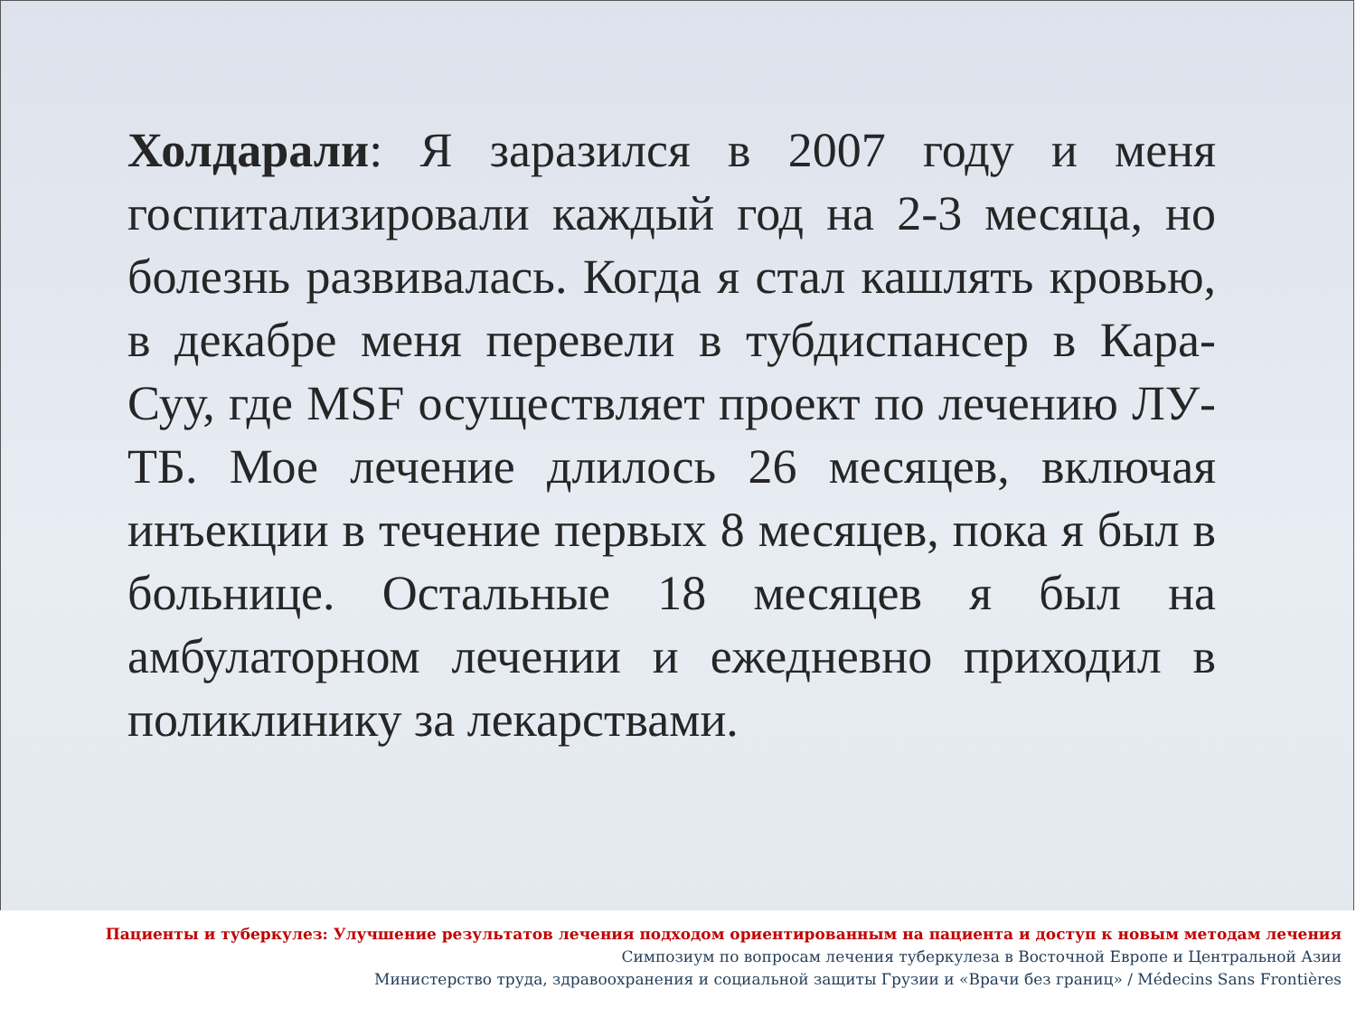Холдарали: Я заразился в 2007 году и меня госпитализировали каждый год на 2-3 месяца, но болезнь развивалась. Когда я стал кашлять кровью, в декабре меня перевели в тубдиспансер в Кара-Суу, где MSF осуществляет проект по лечению ЛУ-ТБ. Мое лечение длилось 26 месяцев, включая инъекции в течение первых 8 месяцев, пока я был в больнице. Остальные 18 месяцев я был на амбулаторном лечении и ежедневно приходил в поликлинику за лекарствами.
Пациенты и туберкулез: Улучшение результатов лечения подходом ориентированным на пациента и доступ к новым методам лечения
Симпозиум по вопросам лечения туберкулеза в Восточной Европе и Центральной Азии
Министерство труда, здравоохранения и социальной защиты Грузии и «Врачи без границ» / Médecins Sans Frontières